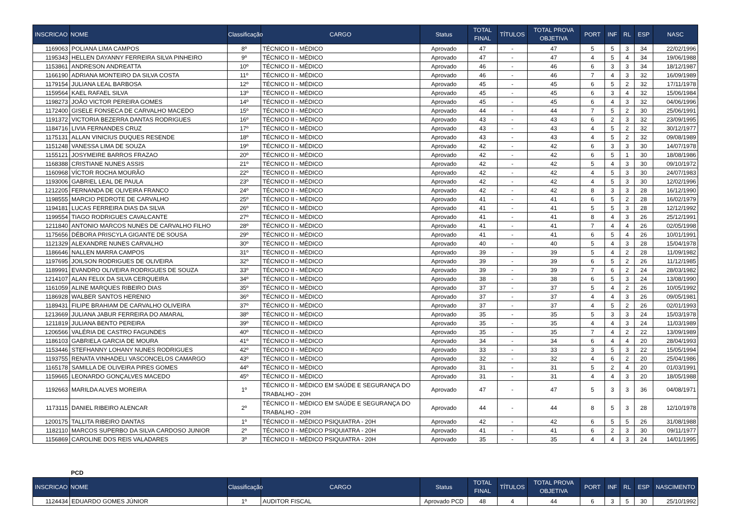| INSCRICAO | NOME | Classificação | CARGO | Status | TOTAL FINAL | TÍTULOS | TOTAL PROVA OBJETIVA | PORT | INF | RL | ESP | NASC |
| --- | --- | --- | --- | --- | --- | --- | --- | --- | --- | --- | --- | --- |
| 1169063 | POLIANA LIMA CAMPOS | 8º | TÉCNICO II - MÉDICO | Aprovado | 47 | - | 47 | 5 | 5 | 3 | 34 | 22/02/1996 |
| 1195343 | HELLEN DAYANNY FERREIRA SILVA PINHEIRO | 9º | TÉCNICO II - MÉDICO | Aprovado | 47 | - | 47 | 4 | 5 | 4 | 34 | 19/06/1988 |
| 1153861 | ANDRESON ANDREATTA | 10º | TÉCNICO II - MÉDICO | Aprovado | 46 | - | 46 | 6 | 3 | 3 | 34 | 18/12/1987 |
| 1166190 | ADRIANA MONTEIRO DA SILVA COSTA | 11º | TÉCNICO II - MÉDICO | Aprovado | 46 | - | 46 | 7 | 4 | 3 | 32 | 16/09/1989 |
| 1179154 | JULIANA LEAL BARBOSA | 12º | TÉCNICO II - MÉDICO | Aprovado | 45 | - | 45 | 6 | 5 | 2 | 32 | 17/11/1978 |
| 1159564 | KAEL RAFAEL SILVA | 13º | TÉCNICO II - MÉDICO | Aprovado | 45 | - | 45 | 6 | 3 | 4 | 32 | 15/06/1984 |
| 1198273 | JOÃO VICTOR PEREIRA GOMES | 14º | TÉCNICO II - MÉDICO | Aprovado | 45 | - | 45 | 6 | 4 | 3 | 32 | 04/06/1996 |
| 1172400 | GISELE FONSECA DE CARVALHO MACEDO | 15º | TÉCNICO II - MÉDICO | Aprovado | 44 | - | 44 | 7 | 5 | 2 | 30 | 25/06/1991 |
| 1191372 | VICTORIA BEZERRA DANTAS RODRIGUES | 16º | TÉCNICO II - MÉDICO | Aprovado | 43 | - | 43 | 6 | 2 | 3 | 32 | 23/09/1995 |
| 1184716 | LIVIA FERNANDES CRUZ | 17º | TÉCNICO II - MÉDICO | Aprovado | 43 | - | 43 | 4 | 5 | 2 | 32 | 30/12/1977 |
| 1175131 | ALLAN VINICIUS DUQUES RESENDE | 18º | TÉCNICO II - MÉDICO | Aprovado | 43 | - | 43 | 4 | 5 | 2 | 32 | 09/08/1989 |
| 1151248 | VANESSA LIMA DE SOUZA | 19º | TÉCNICO II - MÉDICO | Aprovado | 42 | - | 42 | 6 | 3 | 3 | 30 | 14/07/1978 |
| 1155121 | JOSYMEIRE BARROS FRAZAO | 20º | TÉCNICO II - MÉDICO | Aprovado | 42 | - | 42 | 6 | 5 | 1 | 30 | 18/08/1986 |
| 1168388 | CRISTIANE NUNES ASSIS | 21º | TÉCNICO II - MÉDICO | Aprovado | 42 | - | 42 | 5 | 4 | 3 | 30 | 09/10/1972 |
| 1160968 | VÍCTOR ROCHA MOURÃO | 22º | TÉCNICO II - MÉDICO | Aprovado | 42 | - | 42 | 4 | 5 | 3 | 30 | 24/07/1983 |
| 1193006 | GABRIEL LEAL DE PAULA | 23º | TÉCNICO II - MÉDICO | Aprovado | 42 | - | 42 | 4 | 5 | 3 | 30 | 12/02/1996 |
| 1212205 | FERNANDA DE OLIVEIRA FRANCO | 24º | TÉCNICO II - MÉDICO | Aprovado | 42 | - | 42 | 8 | 3 | 3 | 28 | 16/12/1990 |
| 1198555 | MARCIO PEDROTE DE CARVALHO | 25º | TÉCNICO II - MÉDICO | Aprovado | 41 | - | 41 | 6 | 5 | 2 | 28 | 16/02/1979 |
| 1194181 | LUCAS FERREIRA DIAS DA SILVA | 26º | TÉCNICO II - MÉDICO | Aprovado | 41 | - | 41 | 5 | 5 | 3 | 28 | 12/12/1992 |
| 1199554 | TIAGO RODRIGUES CAVALCANTE | 27º | TÉCNICO II - MÉDICO | Aprovado | 41 | - | 41 | 8 | 4 | 3 | 26 | 25/12/1991 |
| 1211840 | ANTONIO MARCOS NUNES DE CARVALHO FILHO | 28º | TÉCNICO II - MÉDICO | Aprovado | 41 | - | 41 | 7 | 4 | 4 | 26 | 02/05/1998 |
| 1175656 | DÉBORA PRISCYLA GIGANTE DE SOUSA | 29º | TÉCNICO II - MÉDICO | Aprovado | 41 | - | 41 | 6 | 5 | 4 | 26 | 10/01/1991 |
| 1121329 | ALEXANDRE NUNES CARVALHO | 30º | TÉCNICO II - MÉDICO | Aprovado | 40 | - | 40 | 5 | 4 | 3 | 28 | 15/04/1978 |
| 1186646 | NALLEN MARRA CAMPOS | 31º | TÉCNICO II - MÉDICO | Aprovado | 39 | - | 39 | 5 | 4 | 2 | 28 | 11/09/1982 |
| 1197695 | JOILSON RODRIGUES DE OLIVEIRA | 32º | TÉCNICO II - MÉDICO | Aprovado | 39 | - | 39 | 6 | 5 | 2 | 26 | 11/12/1985 |
| 1189991 | EVANDRO OLIVEIRA RODRIGUES DE SOUZA | 33º | TÉCNICO II - MÉDICO | Aprovado | 39 | - | 39 | 7 | 6 | 2 | 24 | 28/03/1982 |
| 1214107 | ALAN FELIX DA SILVA CERQUEIRA | 34º | TÉCNICO II - MÉDICO | Aprovado | 38 | - | 38 | 6 | 5 | 3 | 24 | 13/08/1990 |
| 1161059 | ALINE MARQUES RIBEIRO DIAS | 35º | TÉCNICO II - MÉDICO | Aprovado | 37 | - | 37 | 5 | 4 | 2 | 26 | 10/05/1992 |
| 1186928 | WALBER SANTOS HERENIO | 36º | TÉCNICO II - MÉDICO | Aprovado | 37 | - | 37 | 4 | 4 | 3 | 26 | 09/05/1981 |
| 1189431 | FILIPE BRAHIAM DE CARVALHO OLIVEIRA | 37º | TÉCNICO II - MÉDICO | Aprovado | 37 | - | 37 | 4 | 5 | 2 | 26 | 02/01/1993 |
| 1213669 | JULIANA JABUR FERREIRA DO AMARAL | 38º | TÉCNICO II - MÉDICO | Aprovado | 35 | - | 35 | 5 | 3 | 3 | 24 | 15/03/1978 |
| 1211819 | JULIANA BENTO PEREIRA | 39º | TÉCNICO II - MÉDICO | Aprovado | 35 | - | 35 | 4 | 4 | 3 | 24 | 11/03/1989 |
| 1206566 | VALÉRIA DE CASTRO FAGUNDES | 40º | TÉCNICO II - MÉDICO | Aprovado | 35 | - | 35 | 7 | 4 | 2 | 22 | 13/09/1989 |
| 1186103 | GABRIELA GARCIA DE MOURA | 41º | TÉCNICO II - MÉDICO | Aprovado | 34 | - | 34 | 6 | 4 | 4 | 20 | 28/04/1993 |
| 1153446 | STEFHANNY LOHANY NUNES RODRIGUES | 42º | TÉCNICO II - MÉDICO | Aprovado | 33 | - | 33 | 3 | 5 | 3 | 22 | 15/05/1994 |
| 1193755 | RENATA VINHADELI VASCONCELOS CAMARGO | 43º | TÉCNICO II - MÉDICO | Aprovado | 32 | - | 32 | 4 | 6 | 2 | 20 | 25/04/1986 |
| 1165178 | SAMILLA DE OLIVEIRA PIRES GOMES | 44º | TÉCNICO II - MÉDICO | Aprovado | 31 | - | 31 | 5 | 2 | 4 | 20 | 01/03/1991 |
| 1159665 | LEONARDO GONÇALVES MACEDO | 45º | TÉCNICO II - MÉDICO | Aprovado | 31 | - | 31 | 4 | 4 | 3 | 20 | 18/05/1988 |
| 1192663 | MARILDA ALVES MOREIRA | 1º | TÉCNICO II - MÉDICO EM SAÚDE E SEGURANÇA DO TRABALHO - 20H | Aprovado | 47 | - | 47 | 5 | 3 | 3 | 36 | 04/08/1971 |
| 1173115 | DANIEL RIBEIRO ALENCAR | 2º | TÉCNICO II - MÉDICO EM SAÚDE E SEGURANÇA DO TRABALHO - 20H | Aprovado | 44 | - | 44 | 8 | 5 | 3 | 28 | 12/10/1978 |
| 1200175 | TALLITA RIBEIRO DANTAS | 1º | TÉCNICO II - MÉDICO PSIQUIATRA - 20H | Aprovado | 42 | - | 42 | 6 | 5 | 5 | 26 | 31/08/1988 |
| 1182110 | MARCOS SUPERBO DA SILVA CARDOSO JUNIOR | 2º | TÉCNICO II - MÉDICO PSIQUIATRA - 20H | Aprovado | 41 | - | 41 | 6 | 2 | 3 | 30 | 09/11/1977 |
| 1156869 | CAROLINE DOS REIS VALADARES | 3º | TÉCNICO II - MÉDICO PSIQUIATRA - 20H | Aprovado | 35 | - | 35 | 4 | 4 | 3 | 24 | 14/01/1995 |
PCD
| INSCRICAO | NOME | Classificação | CARGO | Status | TOTAL FINAL | TÍTULOS | TOTAL PROVA OBJETIVA | PORT | INF | RL | ESP | NASCIMENTO |
| --- | --- | --- | --- | --- | --- | --- | --- | --- | --- | --- | --- | --- |
| 1124434 | EDUARDO GOMES JÚNIOR | 1º | AUDITOR FISCAL | Aprovado PCD | 48 | 4 | 44 | 6 | 3 | 5 | 30 | 25/10/1992 |